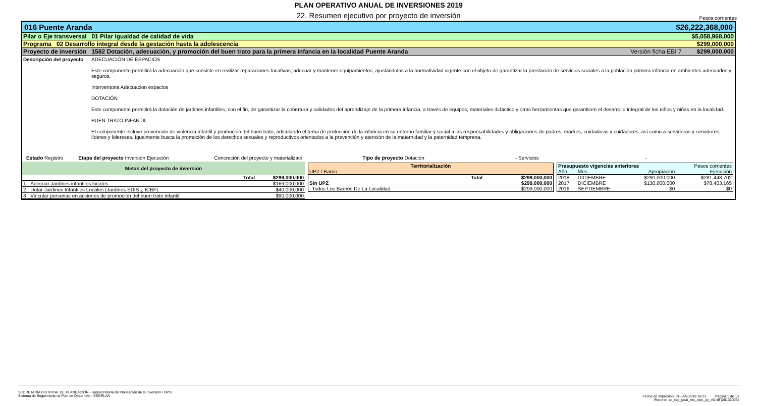PLAN OPERATIVO ANUAL DE INVERSIONES 2019
22. Resumen ejecutivo por proyecto de inversión Pesos corrientes
016 Puente Aranda $26,222,368,000
Pilar o Eje transversal 01 Pilar Igualdad de calidad de vida $5,058,968,000
Programa 02 Desarrollo integral desde la gestación hasta la adolescencia $299,000,000
Proyecto de inversión 1582 Dotación, adecuación, y promoción del buen trato para la primera infancia en la localidad Puente Aranda Versión ficha EBI 7 $299,000,000
Descripción del proyecto
ADECUACIÓN DE ESPACIOS
Este componente permitirá la adecuación que consiste en realizar reparaciones locativas, adecuar y mantener equipamientos, ajustándolos a la normatividad vigente con el objeto de garantizar la prestación de servicios sociales a la población primera infancia en ambientes adecuados y seguros.
Interventoria Adecuacion espacios
DOTACIÓN
Este componente permitirá la dotación de jardines infantiles, con el fin, de garantizar la cobertura y calidades del aprendizaje de la primera infancia, a través de equipos, materiales didáctico y otras herramientas que garanticen el desarrollo integral de los niños y niñas en la localidad.
BUEN TRATO INFANTIL
El componente incluye prevención de violencia infantil y promoción del buen trato, articulando el tema de protección de la infancia en su entorno familiar y social a las responsabilidades y obligaciones de padres, madres, cuidadoras y cuidadores, así como a servidoras y servidores, líderes y lideresas. Igualmente busca la promoción de los derechos sexuales y reproductivos orientados a la prevención y atención de la maternidad y la paternidad temprana.
.
Estado Registro Etapa del proyecto Inversión Ejecución Concreción del proyecto y materializaci Tipo de proyecto Dotación - Servicios -
| Metas del proyecto de inversión | | |
| --- | --- | --- |
| | Total | $299,000,000 |
| 1 | Adecuar Jardines infantiles locales | $169,000,000 |
| 2 | Dotar Jardines Infantiles Locales (Jardines SDIS ¿ ICBF). | $40,000,000 |
| 3 | Vincular personas en acciones de promoción del buen trato infantil. | $90,000,000 |
| Territorialización | |
| --- | --- |
| UPZ / Barrio | |
| Total | $299,000,000 |
| Sin UPZ | $299,000,000 |
| Todos Los Barrios De La Localidad | $299,000,000 |
| Presupuesto vigencias anteriores | | | Pesos corrientes |
| Año | Mes | Apropiación | Ejecución |
| 2018 | DICIEMBRE | $290,000,000 | $281,443,702 |
| 2017 | DICIEMBRE | $130,000,000 | $78,403,165 |
| 2016 | SEPTIEMBRE | $0 | $0 |
SECRETARÍA DISTRITAL DE PLANEACIÓN - Subsecretaría de Planeación de la Inversión / DPSI
Sistema de Seguimiento al Plan de Desarrollo - SEGPLAN
Fecha de impresión: 31-JAN-2019 16:23 Página 1 de 13
Reporte: sp_rep_poai_res_ejec_py_v3.rdf (20131003)